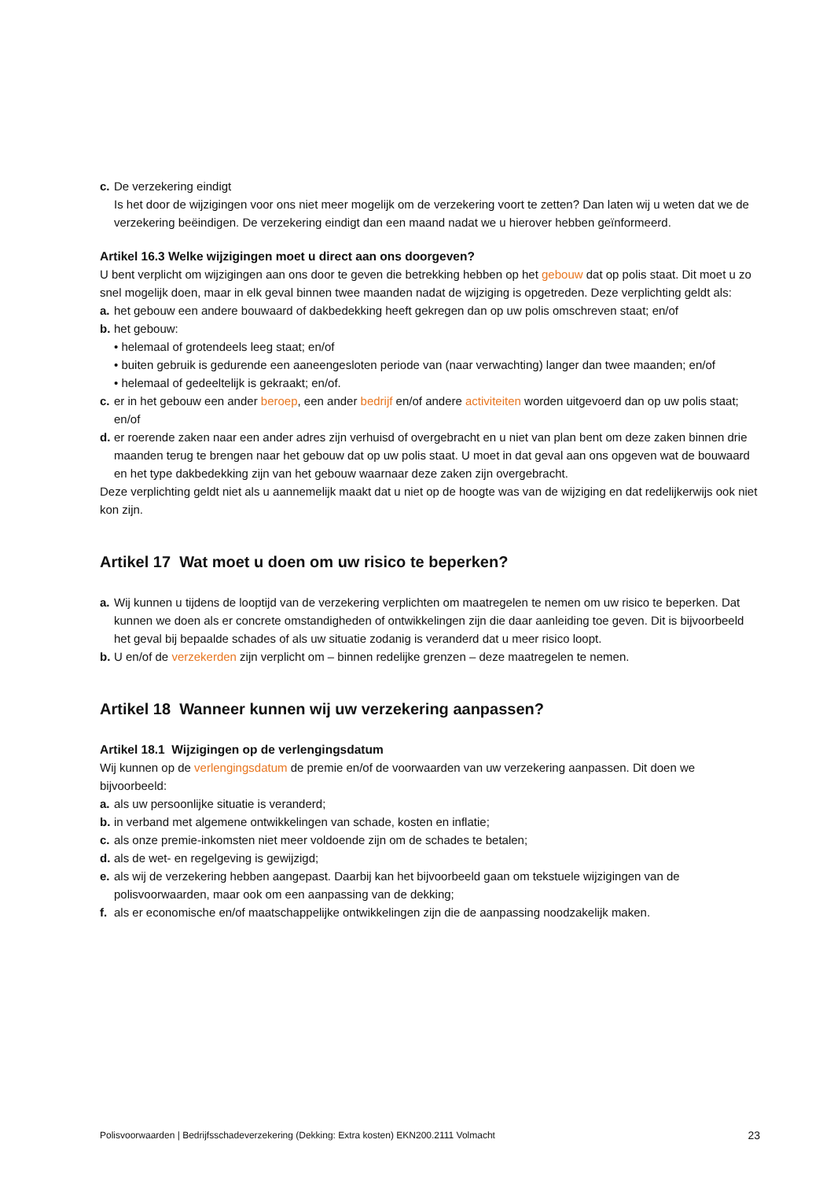c. De verzekering eindigt
Is het door de wijzigingen voor ons niet meer mogelijk om de verzekering voort te zetten? Dan laten wij u weten dat we de verzekering beëindigen. De verzekering eindigt dan een maand nadat we u hierover hebben geïnformeerd.
Artikel 16.3 Welke wijzigingen moet u direct aan ons doorgeven?
U bent verplicht om wijzigingen aan ons door te geven die betrekking hebben op het gebouw dat op polis staat. Dit moet u zo snel mogelijk doen, maar in elk geval binnen twee maanden nadat de wijziging is opgetreden. Deze verplichting geldt als:
a. het gebouw een andere bouwaard of dakbedekking heeft gekregen dan op uw polis omschreven staat; en/of
b. het gebouw:
• helemaal of grotendeels leeg staat; en/of
• buiten gebruik is gedurende een aaneengesloten periode van (naar verwachting) langer dan twee maanden; en/of
• helemaal of gedeeltelijk is gekraakt; en/of.
c. er in het gebouw een ander beroep, een ander bedrijf en/of andere activiteiten worden uitgevoerd dan op uw polis staat; en/of
d. er roerende zaken naar een ander adres zijn verhuisd of overgebracht en u niet van plan bent om deze zaken binnen drie maanden terug te brengen naar het gebouw dat op uw polis staat. U moet in dat geval aan ons opgeven wat de bouwaard en het type dakbedekking zijn van het gebouw waarnaar deze zaken zijn overgebracht.
Deze verplichting geldt niet als u aannemelijk maakt dat u niet op de hoogte was van de wijziging en dat redelijkerwijs ook niet kon zijn.
Artikel 17 Wat moet u doen om uw risico te beperken?
a. Wij kunnen u tijdens de looptijd van de verzekering verplichten om maatregelen te nemen om uw risico te beperken. Dat kunnen we doen als er concrete omstandigheden of ontwikkelingen zijn die daar aanleiding toe geven. Dit is bijvoorbeeld het geval bij bepaalde schades of als uw situatie zodanig is veranderd dat u meer risico loopt.
b. U en/of de verzekerden zijn verplicht om – binnen redelijke grenzen – deze maatregelen te nemen.
Artikel 18 Wanneer kunnen wij uw verzekering aanpassen?
Artikel 18.1 Wijzigingen op de verlengingsdatum
Wij kunnen op de verlengingsdatum de premie en/of de voorwaarden van uw verzekering aanpassen. Dit doen we bijvoorbeeld:
a. als uw persoonlijke situatie is veranderd;
b. in verband met algemene ontwikkelingen van schade, kosten en inflatie;
c. als onze premie-inkomsten niet meer voldoende zijn om de schades te betalen;
d. als de wet- en regelgeving is gewijzigd;
e. als wij de verzekering hebben aangepast. Daarbij kan het bijvoorbeeld gaan om tekstuele wijzigingen van de polisvoorwaarden, maar ook om een aanpassing van de dekking;
f. als er economische en/of maatschappelijke ontwikkelingen zijn die de aanpassing noodzakelijk maken.
Polisvoorwaarden | Bedrijfsschadeverzekering (Dekking: Extra kosten) EKN200.2111 Volmacht 23